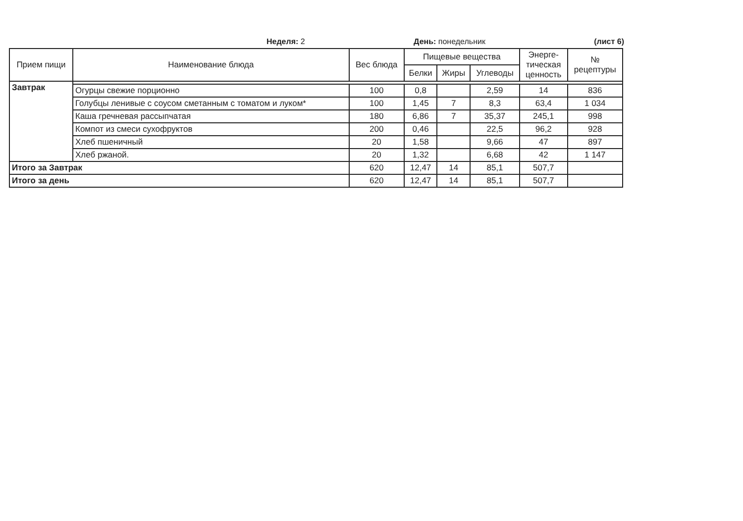Неделя: 2 День: понедельник (лист 6)
| Прием пищи | Наименование блюда | Вес блюда | Пищевые вещества | | | Энерге- тическая ценность | № рецептуры |
| --- | --- | --- | --- | --- | --- | --- | --- |
| | | | Белки | Жиры | Углеводы | | |
| Завтрак | | | | | | | |
| | Огурцы свежие порционно | 100 | 0,8 | | 2,59 | 14 | 836 |
| | Голубцы ленивые с соусом сметанным с томатом и луком* | 100 | 1,45 | 7 | 8,3 | 63,4 | 1 034 |
| | Каша гречневая рассыпчатая | 180 | 6,86 | 7 | 35,37 | 245,1 | 998 |
| | Компот из смеси сухофруктов | 200 | 0,46 | | 22,5 | 96,2 | 928 |
| | Хлеб пшеничный | 20 | 1,58 | | 9,66 | 47 | 897 |
| | Хлеб ржаной. | 20 | 1,32 | | 6,68 | 42 | 1 147 |
| Итого за Завтрак | | 620 | 12,47 | 14 | 85,1 | 507,7 | |
| Итого за день | | 620 | 12,47 | 14 | 85,1 | 507,7 | |